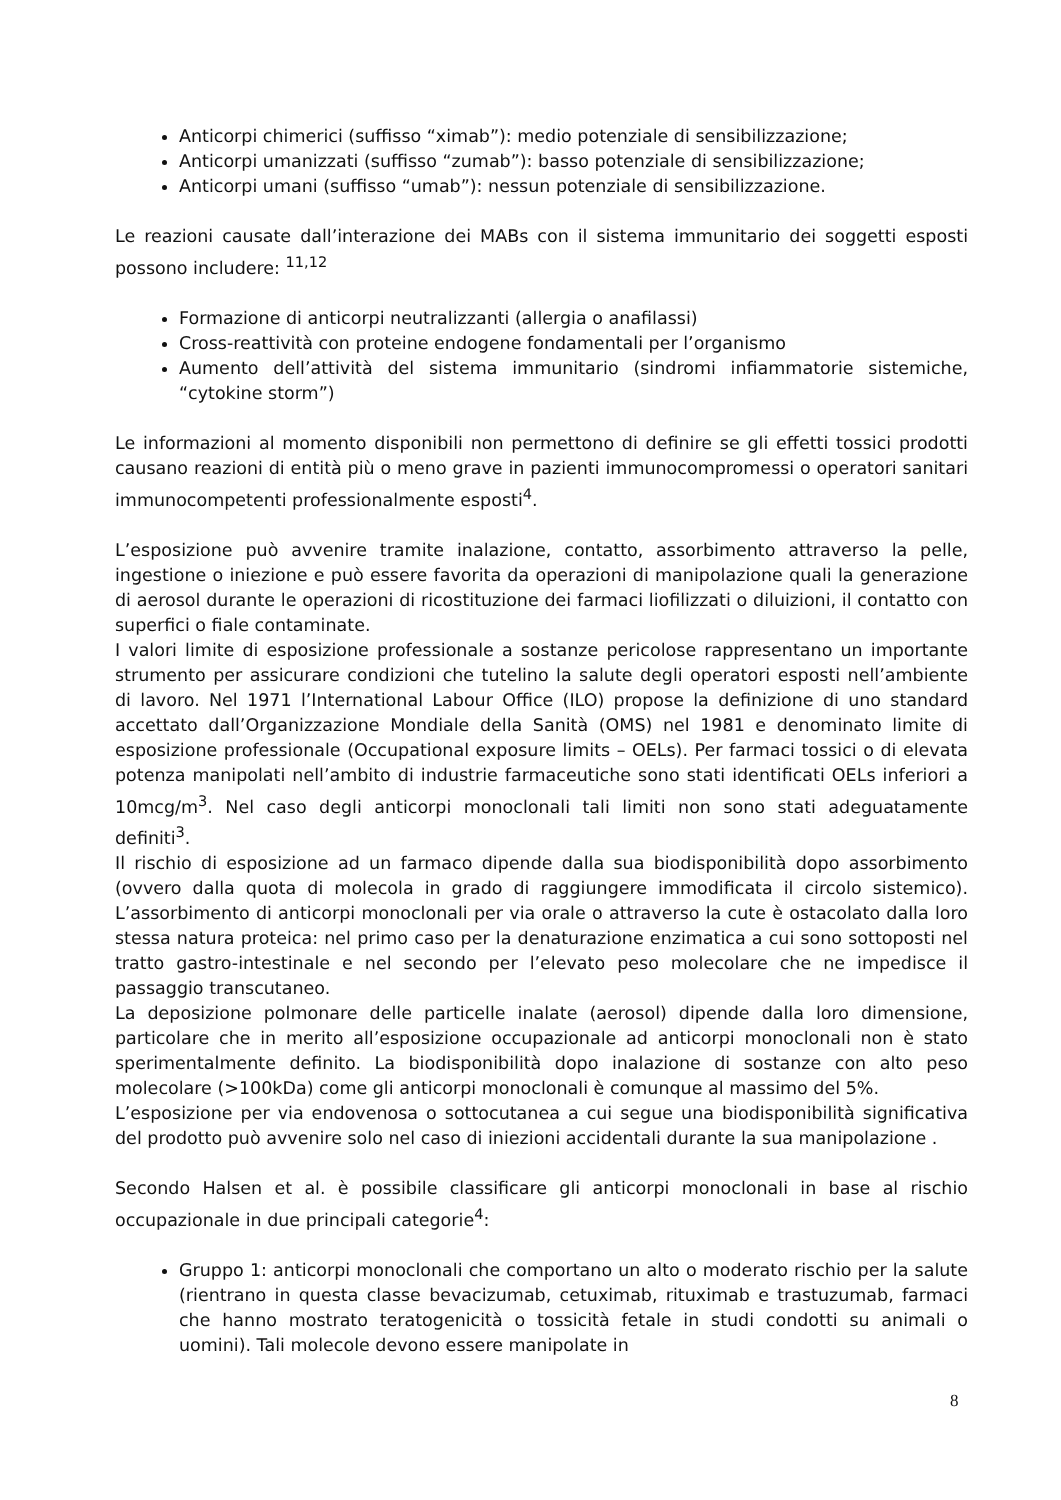Anticorpi chimerici (suffisso “ximab”): medio potenziale di sensibilizzazione;
Anticorpi umanizzati (suffisso “zumab”): basso potenziale di sensibilizzazione;
Anticorpi umani (suffisso “umab”): nessun potenziale di sensibilizzazione.
Le reazioni causate dall’interazione dei MABs con il sistema immunitario dei soggetti esposti possono includere: <sup>11,12</sup>
Formazione di anticorpi neutralizzanti (allergia o anafilassi)
Cross-reattività con proteine endogene fondamentali per l’organismo
Aumento dell’attività del sistema immunitario (sindromi infiammatorie sistemiche, “cytokine storm”)
Le informazioni al momento disponibili non permettono di definire se gli effetti tossici prodotti causano reazioni di entità più o meno grave in pazienti immunocompromessi o operatori sanitari immunocompetenti professionalmente esposti<sup>4</sup>.
L’esposizione può avvenire tramite inalazione, contatto, assorbimento attraverso la pelle, ingestione o iniezione e può essere favorita da operazioni di manipolazione quali la generazione di aerosol durante le operazioni di ricostituzione dei farmaci liofilizzati o diluizioni, il contatto con superfici o fiale contaminate.
I valori limite di esposizione professionale a sostanze pericolose rappresentano un importante strumento per assicurare condizioni che tutelino la salute degli operatori esposti nell’ambiente di lavoro. Nel 1971 l’International Labour Office (ILO) propose la definizione di uno standard accettato dall’Organizzazione Mondiale della Sanità (OMS) nel 1981 e denominato limite di esposizione professionale (Occupational exposure limits – OELs). Per farmaci tossici o di elevata potenza manipolati nell’ambito di industrie farmaceutiche sono stati identificati OELs inferiori a 10mcg/m<sup>3</sup>. Nel caso degli anticorpi monoclonali tali limiti non sono stati adeguatamente definiti<sup>3</sup>.
Il rischio di esposizione ad un farmaco dipende dalla sua biodisponibilità dopo assorbimento (ovvero dalla quota di molecola in grado di raggiungere immodificata il circolo sistemico). L’assorbimento di anticorpi monoclonali per via orale o attraverso la cute è ostacolato dalla loro stessa natura proteica: nel primo caso per la denaturazione enzimatica a cui sono sottoposti nel tratto gastro-intestinale e nel secondo per l’elevato peso molecolare che ne impedisce il passaggio transcutaneo.
La deposizione polmonare delle particelle inalate (aerosol) dipende dalla loro dimensione, particolare che in merito all’esposizione occupazionale ad anticorpi monoclonali non è stato sperimentalmente definito. La biodisponibilità dopo inalazione di sostanze con alto peso molecolare (>100kDa) come gli anticorpi monoclonali è comunque al massimo del 5%.
L’esposizione per via endovenosa o sottocutanea a cui segue una biodisponibilità significativa del prodotto può avvenire solo nel caso di iniezioni accidentali durante la sua manipolazione .
Secondo Halsen et al. è possibile classificare gli anticorpi monoclonali in base al rischio occupazionale in due principali categorie<sup>4</sup>:
Gruppo 1: anticorpi monoclonali che comportano un alto o moderato rischio per la salute (rientrano in questa classe bevacizumab, cetuximab, rituximab e trastuzumab, farmaci che hanno mostrato teratogenicità o tossicità fetale in studi condotti su animali o uomini). Tali molecole devono essere manipolate in
8